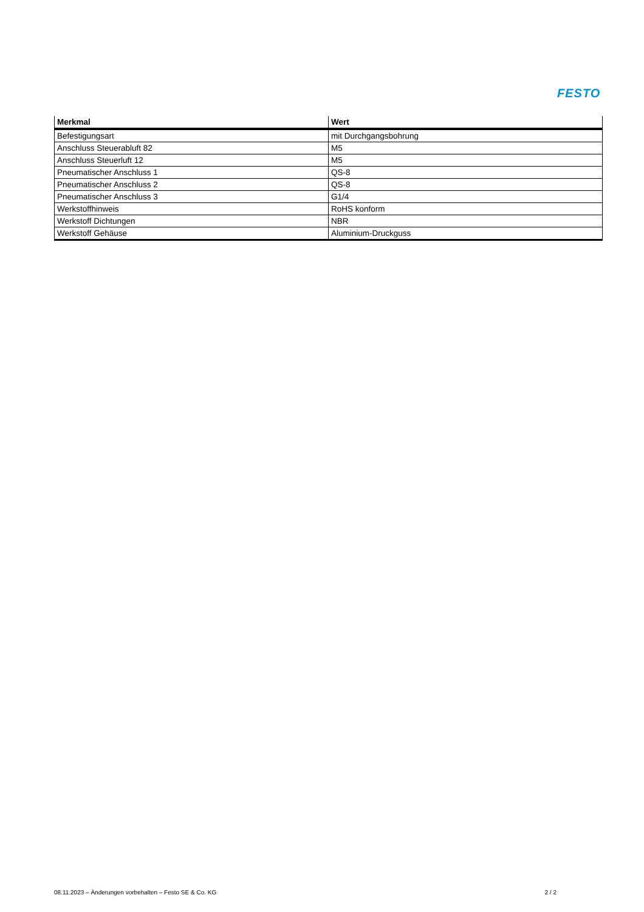FESTO
| Merkmal | Wert |
| --- | --- |
| Befestigungsart | mit Durchgangsbohrung |
| Anschluss Steuerabluft 82 | M5 |
| Anschluss Steuerluft 12 | M5 |
| Pneumatischer Anschluss 1 | QS-8 |
| Pneumatischer Anschluss 2 | QS-8 |
| Pneumatischer Anschluss 3 | G1/4 |
| Werkstoffhinweis | RoHS konform |
| Werkstoff Dichtungen | NBR |
| Werkstoff Gehäuse | Aluminium-Druckguss |
08.11.2023 – Änderungen vorbehalten – Festo SE & Co. KG 2 / 2